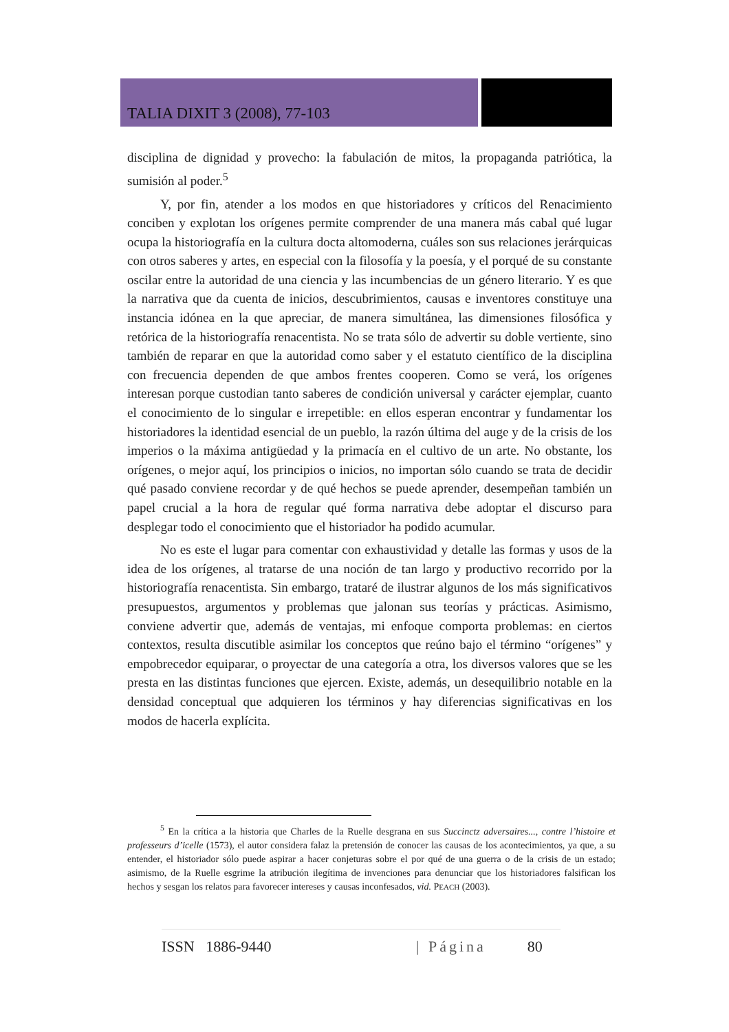TALIA DIXIT 3 (2008), 77-103
disciplina de dignidad y provecho: la fabulación de mitos, la propaganda patriótica, la sumisión al poder.<sup>5</sup>
Y, por fin, atender a los modos en que historiadores y críticos del Renacimiento conciben y explotan los orígenes permite comprender de una manera más cabal qué lugar ocupa la historiografía en la cultura docta altomoderna, cuáles son sus relaciones jerárquicas con otros saberes y artes, en especial con la filosofía y la poesía, y el porqué de su constante oscilar entre la autoridad de una ciencia y las incumbencias de un género literario. Y es que la narrativa que da cuenta de inicios, descubrimientos, causas e inventores constituye una instancia idónea en la que apreciar, de manera simultánea, las dimensiones filosófica y retórica de la historiografía renacentista. No se trata sólo de advertir su doble vertiente, sino también de reparar en que la autoridad como saber y el estatuto científico de la disciplina con frecuencia dependen de que ambos frentes cooperen. Como se verá, los orígenes interesan porque custodian tanto saberes de condición universal y carácter ejemplar, cuanto el conocimiento de lo singular e irrepetible: en ellos esperan encontrar y fundamentar los historiadores la identidad esencial de un pueblo, la razón última del auge y de la crisis de los imperios o la máxima antigüedad y la primacía en el cultivo de un arte. No obstante, los orígenes, o mejor aquí, los principios o inicios, no importan sólo cuando se trata de decidir qué pasado conviene recordar y de qué hechos se puede aprender, desempeñan también un papel crucial a la hora de regular qué forma narrativa debe adoptar el discurso para desplegar todo el conocimiento que el historiador ha podido acumular.
No es este el lugar para comentar con exhaustividad y detalle las formas y usos de la idea de los orígenes, al tratarse de una noción de tan largo y productivo recorrido por la historiografía renacentista. Sin embargo, trataré de ilustrar algunos de los más significativos presupuestos, argumentos y problemas que jalonan sus teorías y prácticas. Asimismo, conviene advertir que, además de ventajas, mi enfoque comporta problemas: en ciertos contextos, resulta discutible asimilar los conceptos que reúno bajo el término “orígenes” y empobrecedor equiparar, o proyectar de una categoría a otra, los diversos valores que se les presta en las distintas funciones que ejercen. Existe, además, un desequilibrio notable en la densidad conceptual que adquieren los términos y hay diferencias significativas en los modos de hacerla explícita.
<sup>5</sup> En la crítica a la historia que Charles de la Ruelle desgrana en sus Succinctz adversaires..., contre l’histoire et professeurs d’icelle (1573), el autor considera falaz la pretensión de conocer las causas de los acontecimientos, ya que, a su entender, el historiador sólo puede aspirar a hacer conjeturas sobre el por qué de una guerra o de la crisis de un estado; asimismo, de la Ruelle esgrime la atribución ilegítima de invenciones para denunciar que los historiadores falsifican los hechos y sesgan los relatos para favorecer intereses y causas inconfesados, vid. PEACH (2003).
ISSN 1886-9440 | Página 80